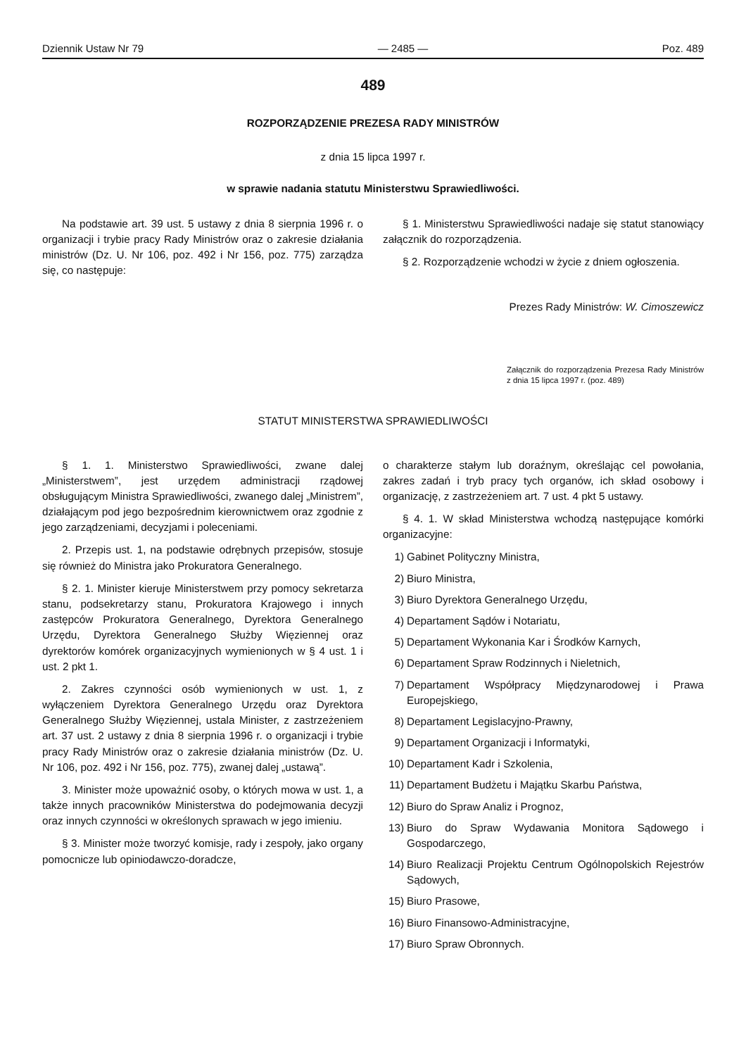Dziennik Ustaw Nr 79 — 2485 — Poz. 489
489
ROZPORZĄDZENIE PREZESA RADY MINISTRÓW
z dnia 15 lipca 1997 r.
w sprawie nadania statutu Ministerstwu Sprawiedliwości.
Na podstawie art. 39 ust. 5 ustawy z dnia 8 sierpnia 1996 r. o organizacji i trybie pracy Rady Ministrów oraz o zakresie działania ministrów (Dz. U. Nr 106, poz. 492 i Nr 156, poz. 775) zarządza się, co następuje:
§ 1. Ministerstwu Sprawiedliwości nadaje się statut stanowiący załącznik do rozporządzenia.
§ 2. Rozporządzenie wchodzi w życie z dniem ogłoszenia.
Prezes Rady Ministrów: W. Cimoszewicz
Załącznik do rozporządzenia Prezesa Rady Ministrów z dnia 15 lipca 1997 r. (poz. 489)
STATUT MINISTERSTWA SPRAWIEDLIWOŚCI
§ 1. 1. Ministerstwo Sprawiedliwości, zwane dalej „Ministerstwem”, jest urzędem administracji rządowej obsługującym Ministra Sprawiedliwości, zwanego dalej „Ministrem”, działającym pod jego bezpośrednim kierownictwem oraz zgodnie z jego zarządzeniami, decyzjami i poleceniami.
2. Przepis ust. 1, na podstawie odrębnych przepisów, stosuje się również do Ministra jako Prokuratora Generalnego.
§ 2. 1. Minister kieruje Ministerstwem przy pomocy sekretarza stanu, podsekretarzy stanu, Prokuratora Krajowego i innych zastępców Prokuratora Generalnego, Dyrektora Generalnego Urzędu, Dyrektora Generalnego Służby Więziennej oraz dyrektorów komórek organizacyjnych wymienionych w § 4 ust. 1 i ust. 2 pkt 1.
2. Zakres czynności osób wymienionych w ust. 1, z wyłączeniem Dyrektora Generalnego Urzędu oraz Dyrektora Generalnego Służby Więziennej, ustala Minister, z zastrzeżeniem art. 37 ust. 2 ustawy z dnia 8 sierpnia 1996 r. o organizacji i trybie pracy Rady Ministrów oraz o zakresie działania ministrów (Dz. U. Nr 106, poz. 492 i Nr 156, poz. 775), zwanej dalej „ustawą”.
3. Minister może upoważnić osoby, o których mowa w ust. 1, a także innych pracowników Ministerstwa do podejmowania decyzji oraz innych czynności w określonych sprawach w jego imieniu.
§ 3. Minister może tworzyć komisje, rady i zespoły, jako organy pomocnicze lub opiniodawczo-doradcze,
o charakterze stałym lub doraźnym, określając cel powołania, zakres zadań i tryb pracy tych organów, ich skład osobowy i organizację, z zastrzeżeniem art. 7 ust. 4 pkt 5 ustawy.
§ 4. 1. W skład Ministerstwa wchodzą następujące komórki organizacyjne:
1) Gabinet Polityczny Ministra,
2) Biuro Ministra,
3) Biuro Dyrektora Generalnego Urzędu,
4) Departament Sądów i Notariatu,
5) Departament Wykonania Kar i Środków Karnych,
6) Departament Spraw Rodzinnych i Nieletnich,
7) Departament Współpracy Międzynarodowej i Prawa Europejskiego,
8) Departament Legislacyjno-Prawny,
9) Departament Organizacji i Informatyki,
10) Departament Kadr i Szkolenia,
11) Departament Budżetu i Majątku Skarbu Państwa,
12) Biuro do Spraw Analiz i Prognoz,
13) Biuro do Spraw Wydawania Monitora Sądowego i Gospodarczego,
14) Biuro Realizacji Projektu Centrum Ogólnopolskich Rejestrów Sądowych,
15) Biuro Prasowe,
16) Biuro Finansowo-Administracyjne,
17) Biuro Spraw Obronnych.